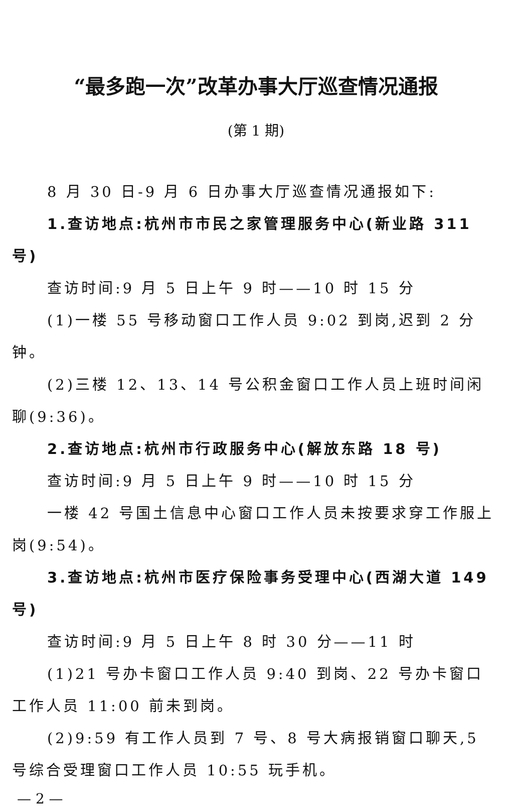“最多跑一次”改革办事大厅巡查情况通报
(第 1 期)
8 月 30 日-9 月 6 日办事大厅巡查情况通报如下:
1.查访地点:杭州市市民之家管理服务中心(新业路 311 号)
查访时间:9 月 5 日上午 9 时——10 时 15 分
(1)一楼 55 号移动窗口工作人员 9:02 到岗,迟到 2 分钟。
(2)三楼 12、13、14 号公积金窗口工作人员上班时间闲聊(9:36)。
2.查访地点:杭州市行政服务中心(解放东路 18 号)
查访时间:9 月 5 日上午 9 时——10 时 15 分
一楼 42 号国土信息中心窗口工作人员未按要求穿工作服上岗(9:54)。
3.查访地点:杭州市医疗保险事务受理中心(西湖大道 149 号)
查访时间:9 月 5 日上午 8 时 30 分——11 时
(1)21 号办卡窗口工作人员 9:40 到岗、22 号办卡窗口工作人员 11:00 前未到岗。
(2)9:59 有工作人员到 7 号、8 号大病报销窗口聊天,5 号综合受理窗口工作人员 10:55 玩手机。
— 2 —